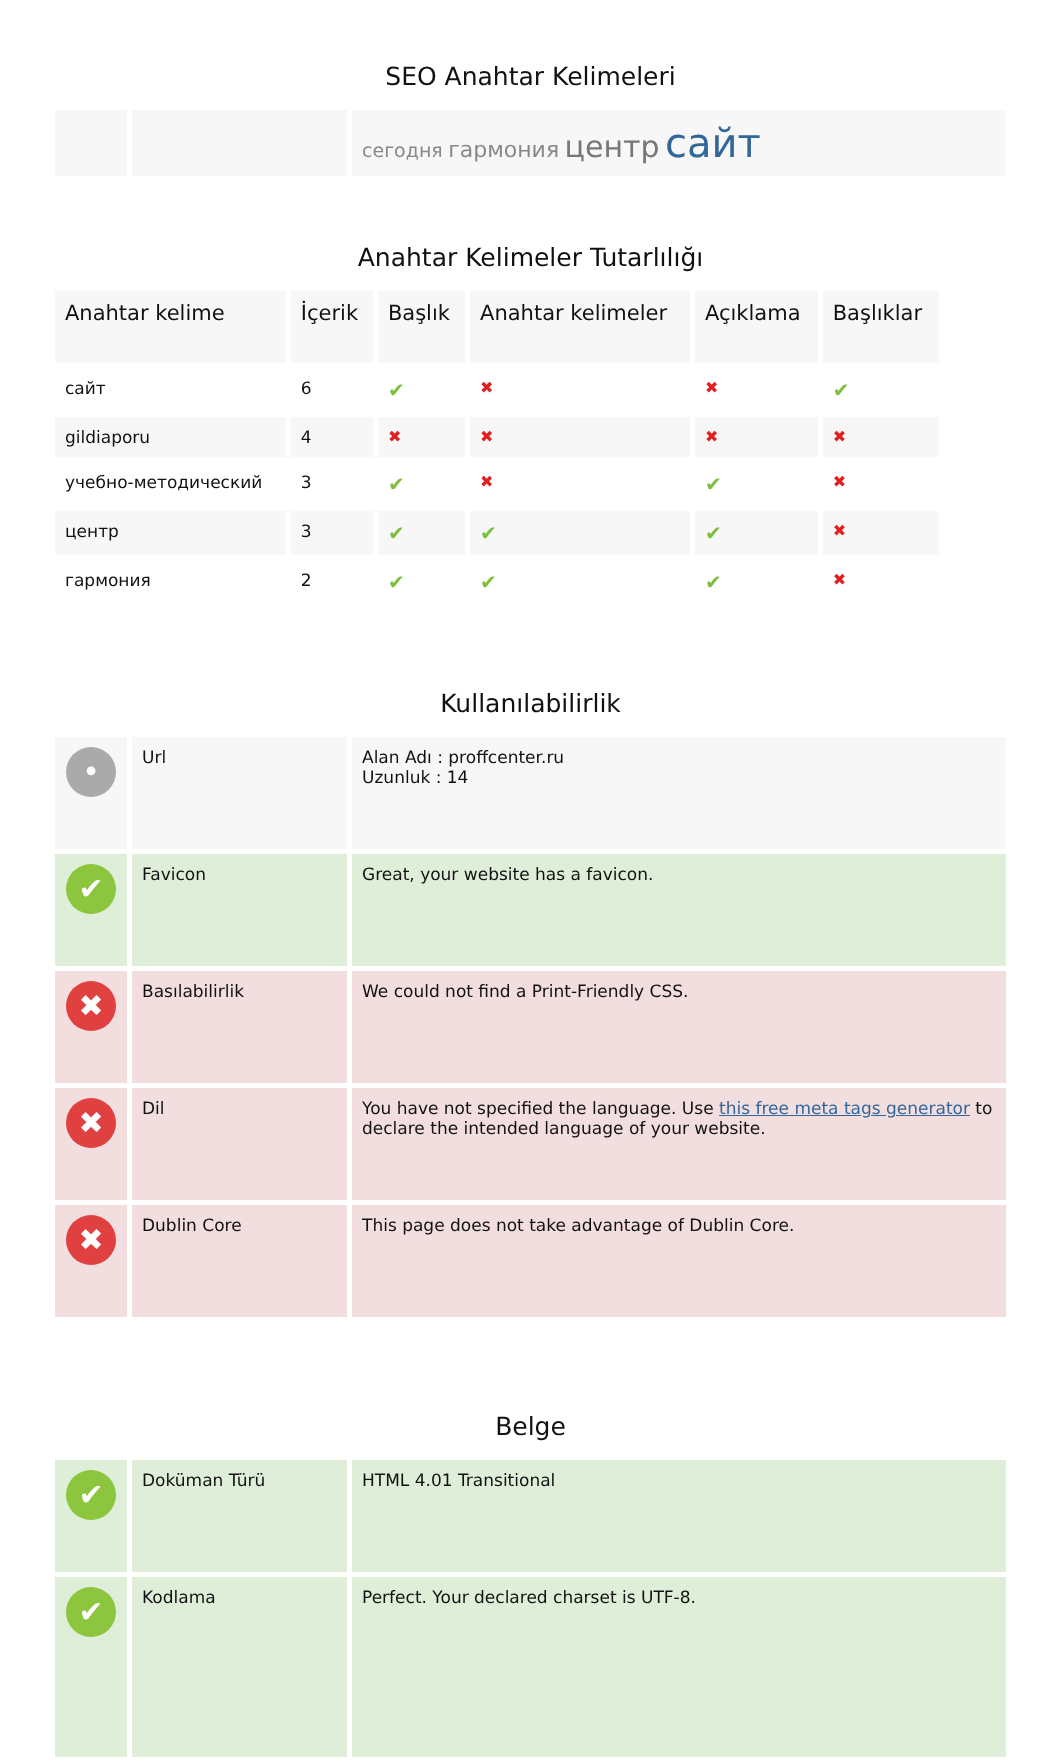SEO Anahtar Kelimeleri
| | | сегодня гармония центр сайт |
Anahtar Kelimeler Tutarlılığı
| Anahtar kelime | İçerik | Başlık | Anahtar kelimeler | Açıklama | Başlıklar |
| --- | --- | --- | --- | --- | --- |
| сайт | 6 | ✔ | ✖ | ✖ | ✔ |
| gildiaporu | 4 | ✖ | ✖ | ✖ | ✖ |
| учебно-методический | 3 | ✔ | ✖ | ✔ | ✖ |
| центр | 3 | ✔ | ✔ | ✔ | ✖ |
| гармония | 2 | ✔ | ✔ | ✔ | ✖ |
Kullanılabilirlik
| • | Url | Alan Adı : proffcenter.ru Uzunluk : 14 |
| ✔ | Favicon | Great, your website has a favicon. |
| ✖ | Basılabilirlik | We could not find a Print-Friendly CSS. |
| ✖ | Dil | You have not specified the language. Use this free meta tags generator to declare the intended language of your website. |
| ✖ | Dublin Core | This page does not take advantage of Dublin Core. |
Belge
| ✔ | Doküman Türü | HTML 4.01 Transitional |
| ✔ | Kodlama | Perfect. Your declared charset is UTF-8. |